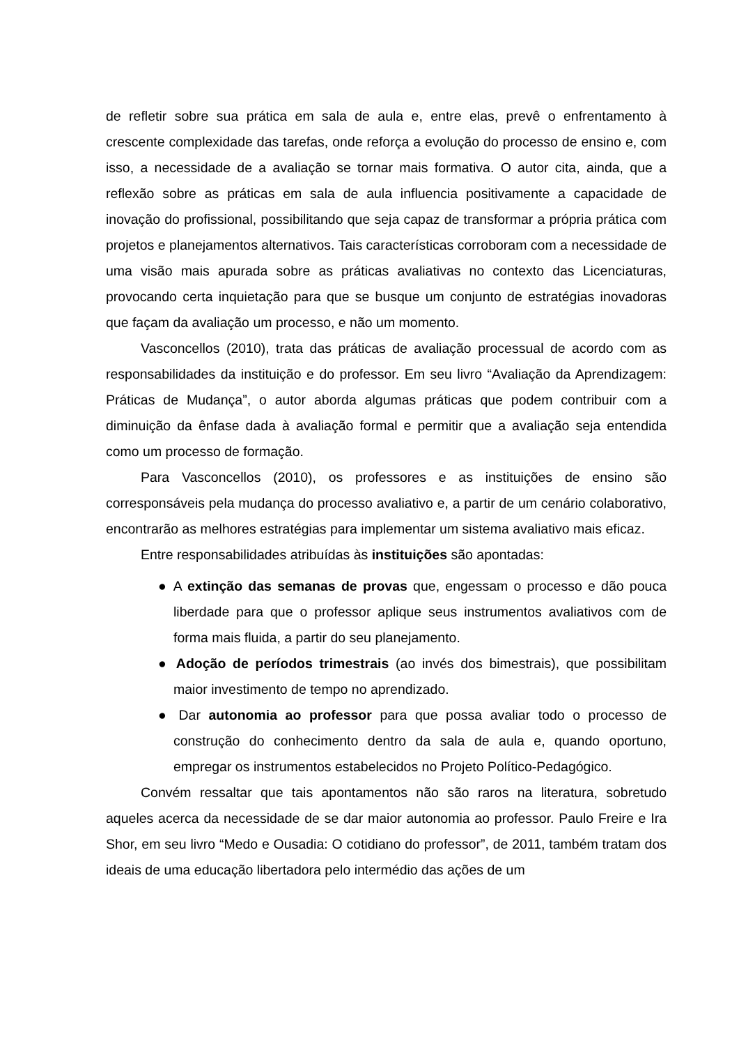de refletir sobre sua prática em sala de aula e, entre elas, prevê o enfrentamento à crescente complexidade das tarefas, onde reforça a evolução do processo de ensino e, com isso, a necessidade de a avaliação se tornar mais formativa. O autor cita, ainda, que a reflexão sobre as práticas em sala de aula influencia positivamente a capacidade de inovação do profissional, possibilitando que seja capaz de transformar a própria prática com projetos e planejamentos alternativos. Tais características corroboram com a necessidade de uma visão mais apurada sobre as práticas avaliativas no contexto das Licenciaturas, provocando certa inquietação para que se busque um conjunto de estratégias inovadoras que façam da avaliação um processo, e não um momento.
Vasconcellos (2010), trata das práticas de avaliação processual de acordo com as responsabilidades da instituição e do professor. Em seu livro “Avaliação da Aprendizagem: Práticas de Mudança”, o autor aborda algumas práticas que podem contribuir com a diminuição da ênfase dada à avaliação formal e permitir que a avaliação seja entendida como um processo de formação.
Para Vasconcellos (2010), os professores e as instituições de ensino são corresponsáveis pela mudança do processo avaliativo e, a partir de um cenário colaborativo, encontrarão as melhores estratégias para implementar um sistema avaliativo mais eficaz.
Entre responsabilidades atribuídas às instituições são apontadas:
● A extinção das semanas de provas que, engessam o processo e dão pouca liberdade para que o professor aplique seus instrumentos avaliativos com de forma mais fluida, a partir do seu planejamento.
● Adoção de períodos trimestrais (ao invés dos bimestrais), que possibilitam maior investimento de tempo no aprendizado.
● Dar autonomia ao professor para que possa avaliar todo o processo de construção do conhecimento dentro da sala de aula e, quando oportuno, empregar os instrumentos estabelecidos no Projeto Político-Pedagógico.
Convém ressaltar que tais apontamentos não são raros na literatura, sobretudo aqueles acerca da necessidade de se dar maior autonomia ao professor. Paulo Freire e Ira Shor, em seu livro “Medo e Ousadia: O cotidiano do professor”, de 2011, também tratam dos ideais de uma educação libertadora pelo intermédio das ações de um